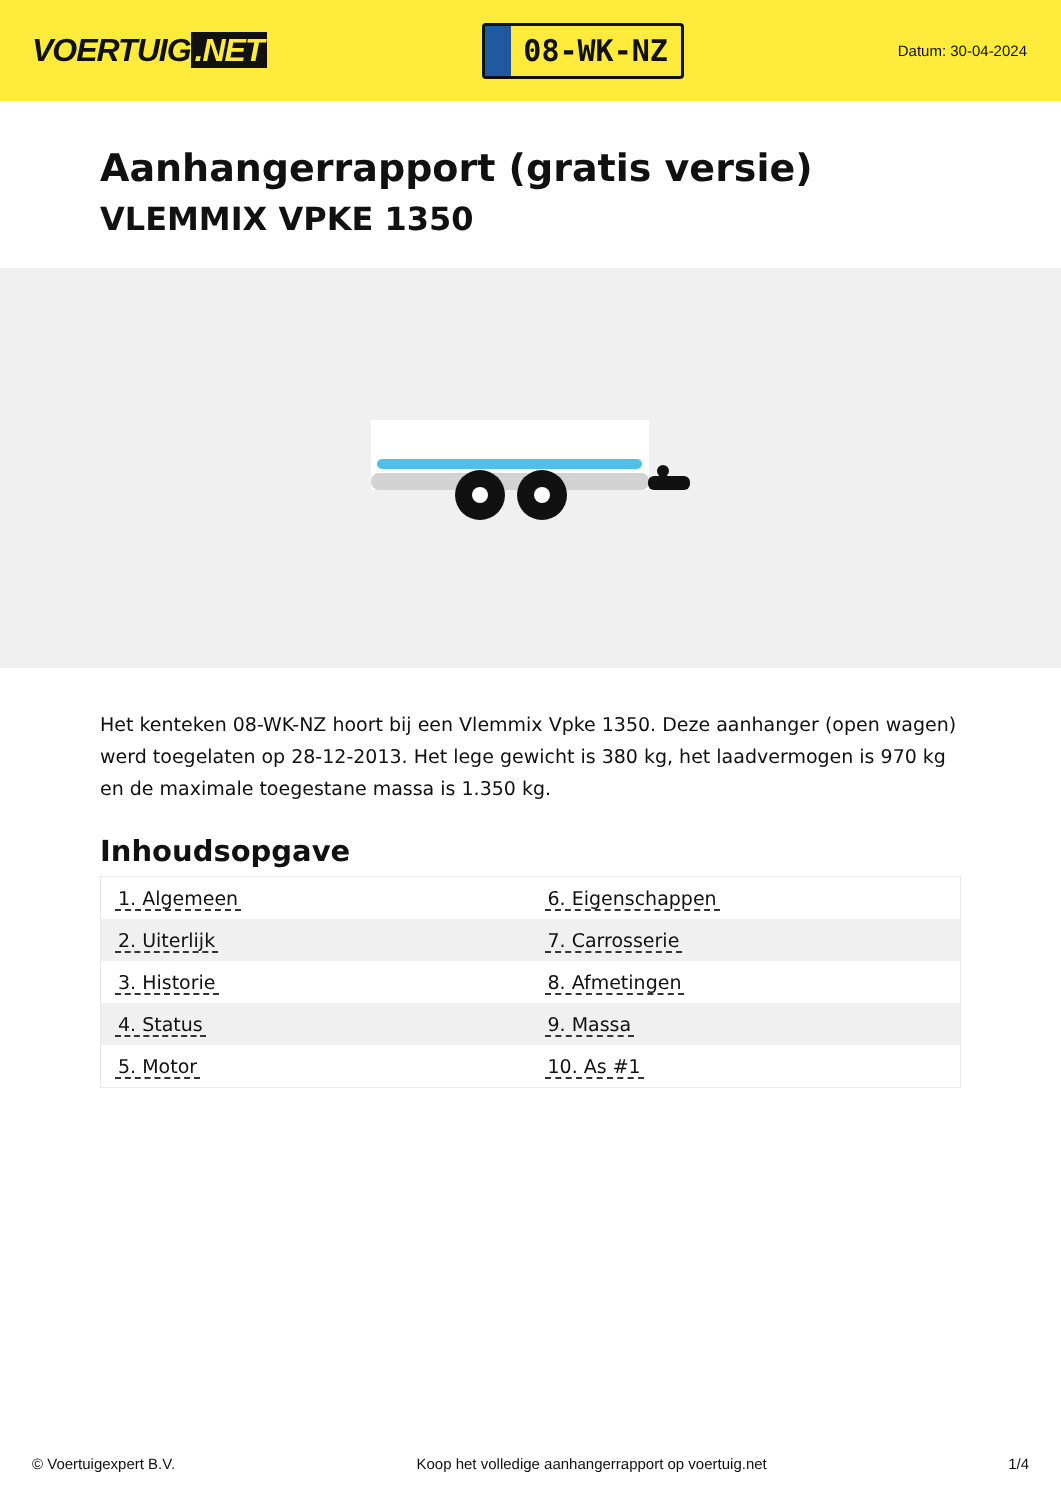VOERTUIG.NET
08-WK-NZ
Datum: 30-04-2024
Aanhangerrapport (gratis versie)
VLEMMIX VPKE 1350
Het kenteken 08-WK-NZ hoort bij een Vlemmix Vpke 1350. Deze aanhanger (open wagen) werd toegelaten op 28-12-2013. Het lege gewicht is 380 kg, het laadvermogen is 970 kg en de maximale toegestane massa is 1.350 kg.
Inhoudsopgave
| 1. Algemeen | 6. Eigenschappen |
| 2. Uiterlijk | 7. Carrosserie |
| 3. Historie | 8. Afmetingen |
| 4. Status | 9. Massa |
| 5. Motor | 10. As #1 |
© Voertuigexpert B.V. Koop het volledige aanhangerrapport op voertuig.net 1/4